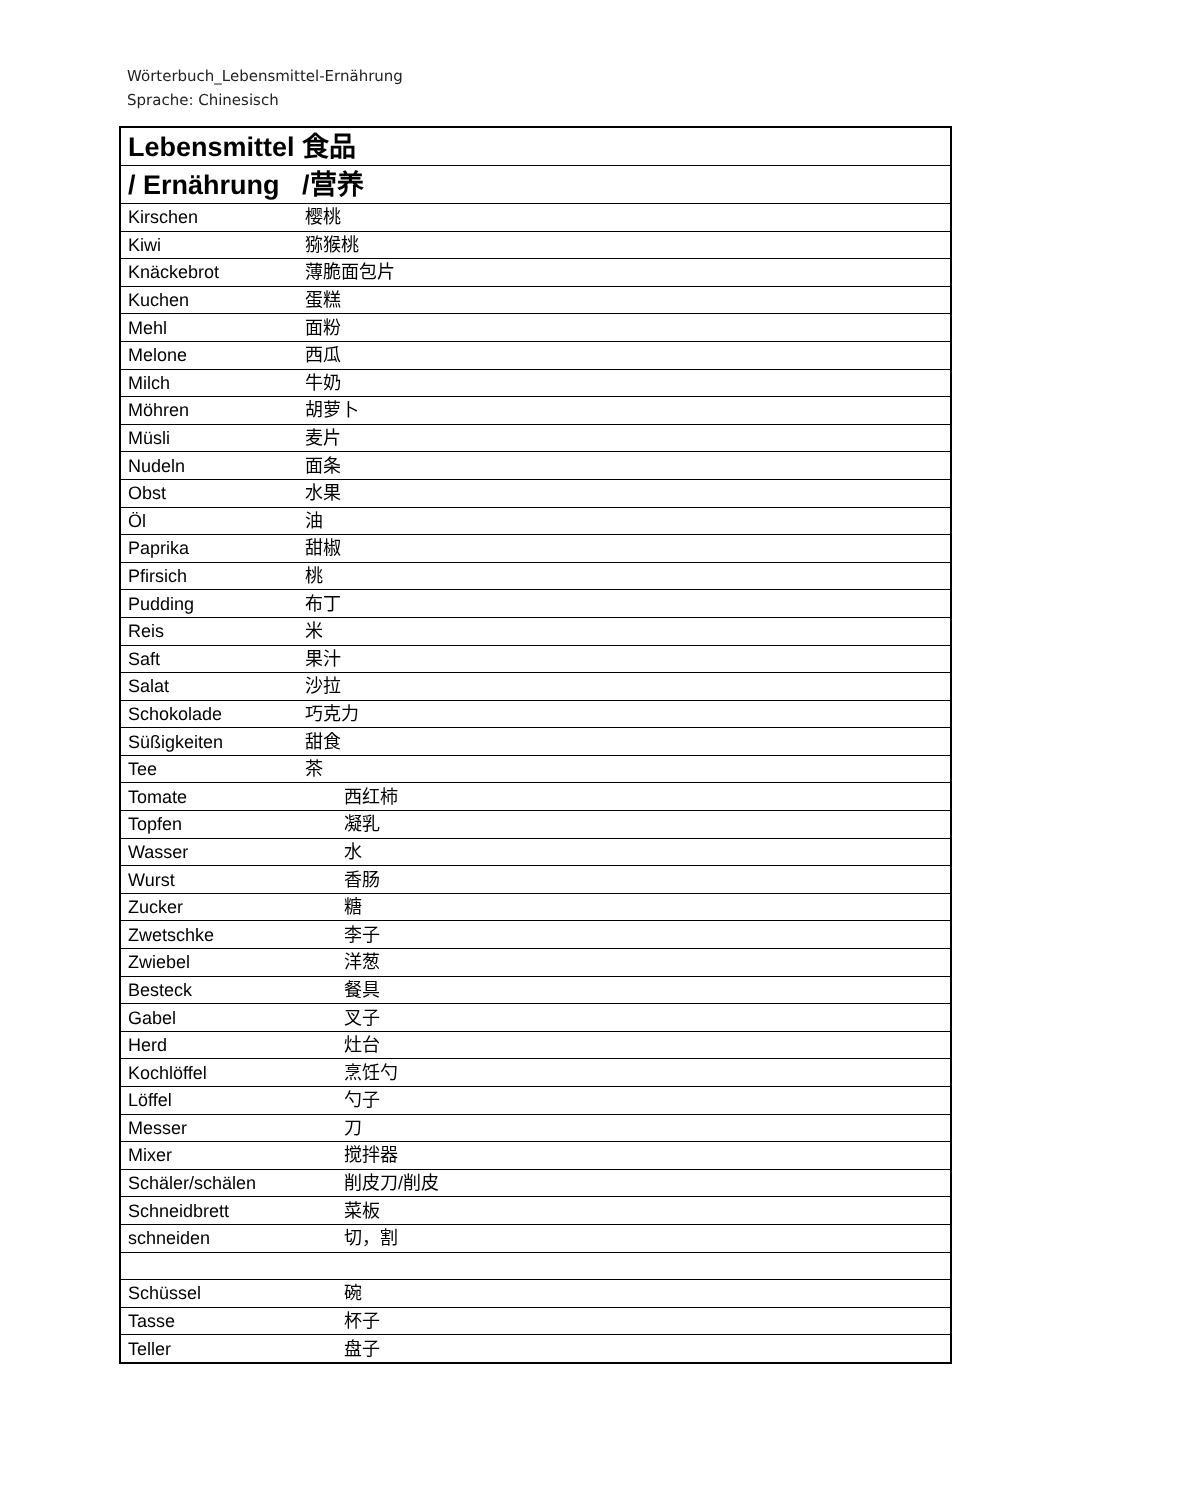Wörterbuch_Lebensmittel-Ernährung
Sprache: Chinesisch
| Lebensmittel 食品 | |
| / Ernährung /营养 | |
| Kirschen | 樱桃 |
| Kiwi | 猕猴桃 |
| Knäckebrot | 薄脆面包片 |
| Kuchen | 蛋糕 |
| Mehl | 面粉 |
| Melone | 西瓜 |
| Milch | 牛奶 |
| Möhren | 胡萝卜 |
| Müsli | 麦片 |
| Nudeln | 面条 |
| Obst | 水果 |
| Öl | 油 |
| Paprika | 甜椒 |
| Pfirsich | 桃 |
| Pudding | 布丁 |
| Reis | 米 |
| Saft | 果汁 |
| Salat | 沙拉 |
| Schokolade | 巧克力 |
| Süßigkeiten | 甜食 |
| Tee | 茶 |
| Tomate | 西红柿 |
| Topfen | 凝乳 |
| Wasser | 水 |
| Wurst | 香肠 |
| Zucker | 糖 |
| Zwetschke | 李子 |
| Zwiebel | 洋葱 |
| Besteck | 餐具 |
| Gabel | 叉子 |
| Herd | 灶台 |
| Kochlöffel | 烹饪勺 |
| Löffel | 勺子 |
| Messer | 刀 |
| Mixer | 搅拌器 |
| Schäler/schälen | 削皮刀/削皮 |
| Schneidbrett | 菜板 |
| schneiden | 切，割 |
| Schüssel | 碗 |
| Tasse | 杯子 |
| Teller | 盘子 |